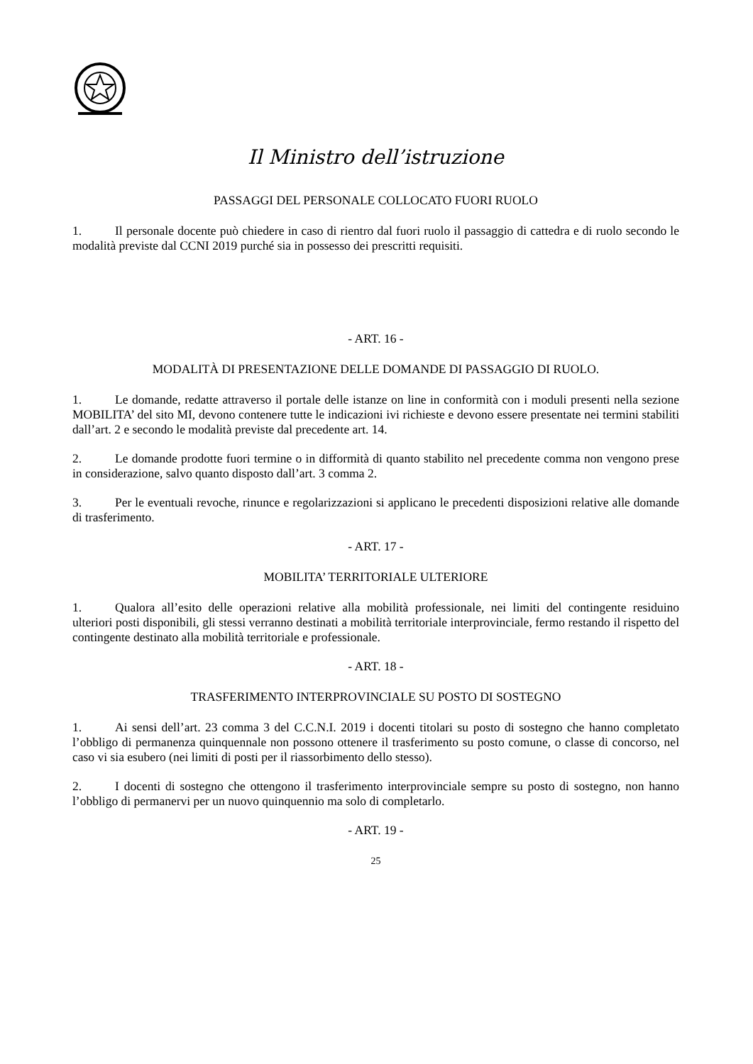Il Ministro dell’istruzione
PASSAGGI DEL PERSONALE COLLOCATO FUORI RUOLO
1. Il personale docente può chiedere in caso di rientro dal fuori ruolo il passaggio di cattedra e di ruolo secondo le modalità previste dal CCNI 2019 purché sia in possesso dei prescritti requisiti.
- ART. 16 -
MODALITÀ DI PRESENTAZIONE DELLE DOMANDE DI PASSAGGIO DI RUOLO.
1. Le domande, redatte attraverso il portale delle istanze on line in conformità con i moduli presenti nella sezione MOBILITA’ del sito MI, devono contenere tutte le indicazioni ivi richieste e devono essere presentate nei termini stabiliti dall’art. 2 e secondo le modalità previste dal precedente art. 14.
2. Le domande prodotte fuori termine o in difformità di quanto stabilito nel precedente comma non vengono prese in considerazione, salvo quanto disposto dall’art. 3 comma 2.
3. Per le eventuali revoche, rinunce e regolarizzazioni si applicano le precedenti disposizioni relative alle domande di trasferimento.
- ART. 17 -
MOBILITA’ TERRITORIALE ULTERIORE
1. Qualora all’esito delle operazioni relative alla mobilità professionale, nei limiti del contingente residuino ulteriori posti disponibili, gli stessi verranno destinati a mobilità territoriale interprovinciale, fermo restando il rispetto del contingente destinato alla mobilità territoriale e professionale.
- ART. 18 -
TRASFERIMENTO INTERPROVINCIALE SU POSTO DI SOSTEGNO
1. Ai sensi dell’art. 23 comma 3 del C.C.N.I. 2019 i docenti titolari su posto di sostegno che hanno completato l’obbligo di permanenza quinquennale non possono ottenere il trasferimento su posto comune, o classe di concorso, nel caso vi sia esubero (nei limiti di posti per il riassorbimento dello stesso).
2. I docenti di sostegno che ottengono il trasferimento interprovinciale sempre su posto di sostegno, non hanno l’obbligo di permanervi per un nuovo quinquennio ma solo di completarlo.
- ART. 19 -
25